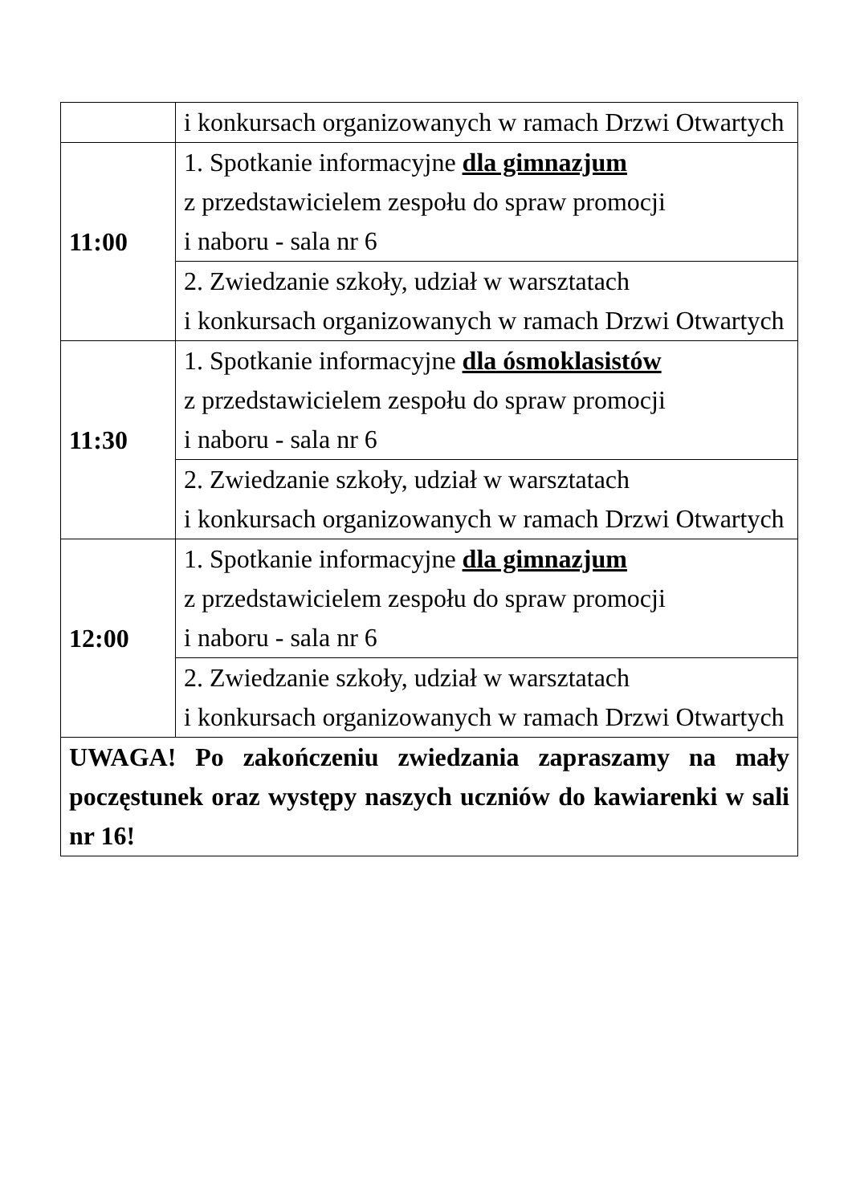| | i konkursach organizowanych w ramach Drzwi Otwartych |
| 11:00 | 1. Spotkanie informacyjne dla gimnazjum z przedstawicielem zespołu do spraw promocji i naboru - sala nr 6 |
| | 2. Zwiedzanie szkoły, udział w warsztatach i konkursach organizowanych w ramach Drzwi Otwartych |
| 11:30 | 1. Spotkanie informacyjne dla ósmoklasistów z przedstawicielem zespołu do spraw promocji i naboru - sala nr 6 |
| | 2. Zwiedzanie szkoły, udział w warsztatach i konkursach organizowanych w ramach Drzwi Otwartych |
| 12:00 | 1. Spotkanie informacyjne dla gimnazjum z przedstawicielem zespołu do spraw promocji i naboru - sala nr 6 |
| | 2. Zwiedzanie szkoły, udział w warsztatach i konkursach organizowanych w ramach Drzwi Otwartych |
| UWAGA! Po zakończeniu zwiedzania zapraszamy na mały poczęstunek oraz występy naszych uczniów do kawiarenki w sali nr 16! | |